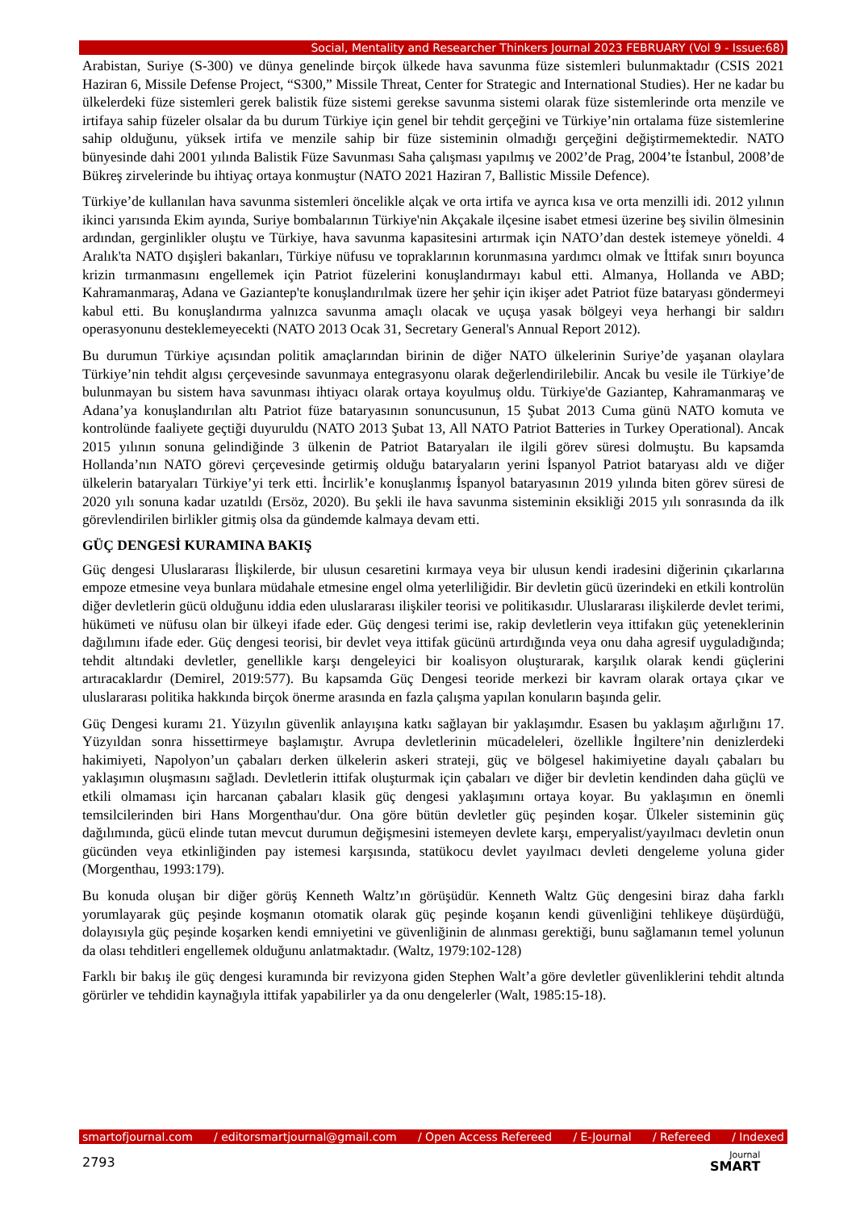Social, Mentality and Researcher Thinkers Journal 2023 FEBRUARY (Vol 9 - Issue:68)
Arabistan, Suriye (S-300) ve dünya genelinde birçok ülkede hava savunma füze sistemleri bulunmaktadır (CSIS 2021 Haziran 6, Missile Defense Project, “S300,” Missile Threat, Center for Strategic and International Studies). Her ne kadar bu ülkelerdeki füze sistemleri gerek balistik füze sistemi gerekse savunma sistemi olarak füze sistemlerinde orta menzile ve irtifaya sahip füzeler olsalar da bu durum Türkiye için genel bir tehdit gerçeğini ve Türkiye’nin ortalama füze sistemlerine sahip olduğunu, yüksek irtifa ve menzile sahip bir füze sisteminin olmadığı gerçeğini değiştirmemektedir. NATO bünyesinde dahi 2001 yılında Balistik Füze Savunması Saha çalışması yapılmış ve 2002’de Prag, 2004’te İstanbul, 2008’de Bükreş zirvelerinde bu ihtiyaç ortaya konmuştur (NATO 2021 Haziran 7, Ballistic Missile Defence).
Türkiye’de kullanılan hava savunma sistemleri öncelikle alçak ve orta irtifa ve ayrıca kısa ve orta menzilli idi. 2012 yılının ikinci yarısında Ekim ayında, Suriye bombalarının Türkiye'nin Akçakale ilçesine isabet etmesi üzerine beş sivilin ölmesinin ardından, gerginlikler oluştu ve Türkiye, hava savunma kapasitesini artırmak için NATO’dan destek istemeye yöneldi. 4 Aralık'ta NATO dışişleri bakanları, Türkiye nüfusu ve topraklarının korunmasına yardımcı olmak ve İttifak sınırı boyunca krizin tırmanmasını engellemek için Patriot füzelerini konuşlandırmayı kabul etti. Almanya, Hollanda ve ABD; Kahramanmaraş, Adana ve Gaziantep'te konuşlandırılmak üzere her şehir için ikişer adet Patriot füze bataryası göndermeyi kabul etti. Bu konuşlandırma yalnızca savunma amaçlı olacak ve uçuşa yasak bölgeyi veya herhangi bir saldırı operasyonunu desteklemeyecekti (NATO 2013 Ocak 31, Secretary General's Annual Report 2012).
Bu durumun Türkiye açısından politik amaçlarından birinin de diğer NATO ülkelerinin Suriye’de yaşanan olaylara Türkiye’nin tehdit algısı çerçevesinde savunmaya entegrasyonu olarak değerlendirilebilir. Ancak bu vesile ile Türkiye’de bulunmayan bu sistem hava savunması ihtiyacı olarak ortaya koyulmuş oldu. Türkiye'de Gaziantep, Kahramanmaraş ve Adana’ya konuşlandırılan altı Patriot füze bataryasının sonuncusunun, 15 Şubat 2013 Cuma günü NATO komuta ve kontrolünde faaliyete geçtiği duyuruldu (NATO 2013 Şubat 13, All NATO Patriot Batteries in Turkey Operational). Ancak 2015 yılının sonuna gelindiğinde 3 ülkenin de Patriot Bataryaları ile ilgili görev süresi dolmuştu. Bu kapsamda Hollanda’nın NATO görevi çerçevesinde getirmiş olduğu bataryaların yerini İspanyol Patriot bataryası aldı ve diğer ülkelerin bataryaları Türkiye’yi terk etti. İncirlik’e konuşlanmış İspanyol bataryasının 2019 yılında biten görev süresi de 2020 yılı sonuna kadar uzatıldı (Ersöz, 2020). Bu şekli ile hava savunma sisteminin eksikliği 2015 yılı sonrasında da ilk görevlendirilen birlikler gitmiş olsa da gündemde kalmaya devam etti.
GÜÇ DENGESİ KURAMINA BAKIŞ
Güç dengesi Uluslararası İlişkilerde, bir ulusun cesaretini kırmaya veya bir ulusun kendi iradesini diğerinin çıkarlarına empoze etmesine veya bunlara müdahale etmesine engel olma yeterliliğidir. Bir devletin gücü üzerindeki en etkili kontrolün diğer devletlerin gücü olduğunu iddia eden uluslararası ilişkiler teorisi ve politikasıdır. Uluslararası ilişkilerde devlet terimi, hükümeti ve nüfusu olan bir ülkeyi ifade eder. Güç dengesi terimi ise, rakip devletlerin veya ittifakın güç yeteneklerinin dağılımını ifade eder. Güç dengesi teorisi, bir devlet veya ittifak gücünü artırdığında veya onu daha agresif uyguladığında; tehdit altındaki devletler, genellikle karşı dengeleyici bir koalisyon oluşturarak, karşılık olarak kendi güçlerini artıracaklardır (Demirel, 2019:577). Bu kapsamda Güç Dengesi teoride merkezi bir kavram olarak ortaya çıkar ve uluslararası politika hakkında birçok önerme arasında en fazla çalışma yapılan konuların başında gelir.
Güç Dengesi kuramı 21. Yüzyılın güvenlik anlayışına katkı sağlayan bir yaklaşımdır. Esasen bu yaklaşım ağırlığını 17. Yüzyıldan sonra hissettirmeye başlamıştır. Avrupa devletlerinin mücadeleleri, özellikle İngiltere’nin denizlerdeki hakimiyeti, Napolyon’un çabaları derken ülkelerin askeri strateji, güç ve bölgesel hakimiyetine dayalı çabaları bu yaklaşımın oluşmasını sağladı. Devletlerin ittifak oluşturmak için çabaları ve diğer bir devletin kendinden daha güçlü ve etkili olmaması için harcanan çabaları klasik güç dengesi yaklaşımını ortaya koyar. Bu yaklaşımın en önemli temsilcilerinden biri Hans Morgenthau'dur. Ona göre bütün devletler güç peşinden koşar. Ülkeler sisteminin güç dağılımında, gücü elinde tutan mevcut durumun değişmesini istemeyen devlete karşı, emperyalist/yayılmacı devletin onun gücünden veya etkinliğinden pay istemesi karşısında, statükocu devlet yayılmacı devleti dengeleme yoluna gider (Morgenthau, 1993:179).
Bu konuda oluşan bir diğer görüş Kenneth Waltz’ın görüşüdür. Kenneth Waltz Güç dengesini biraz daha farklı yorumlayarak güç peşinde koşmanın otomatik olarak güç peşinde koşanın kendi güvenliğini tehlikeye düşürdüğü, dolayısıyla güç peşinde koşarken kendi emniyetini ve güvenliğinin de alınması gerektiği, bunu sağlamanın temel yolunun da olası tehditleri engellemek olduğunu anlatmaktadır. (Waltz, 1979:102-128)
Farklı bir bakış ile güç dengesi kuramında bir revizyona giden Stephen Walt’a göre devletler güvenliklerini tehdit altında görürler ve tehdidin kaynağıyla ittifak yapabilirler ya da onu dengelerler (Walt, 1985:15-18).
smartofjournal.com / editorsmartjournal@gmail.com / Open Access Refereed / E-Journal / Refereed / Indexed
2793
Journal
SMART